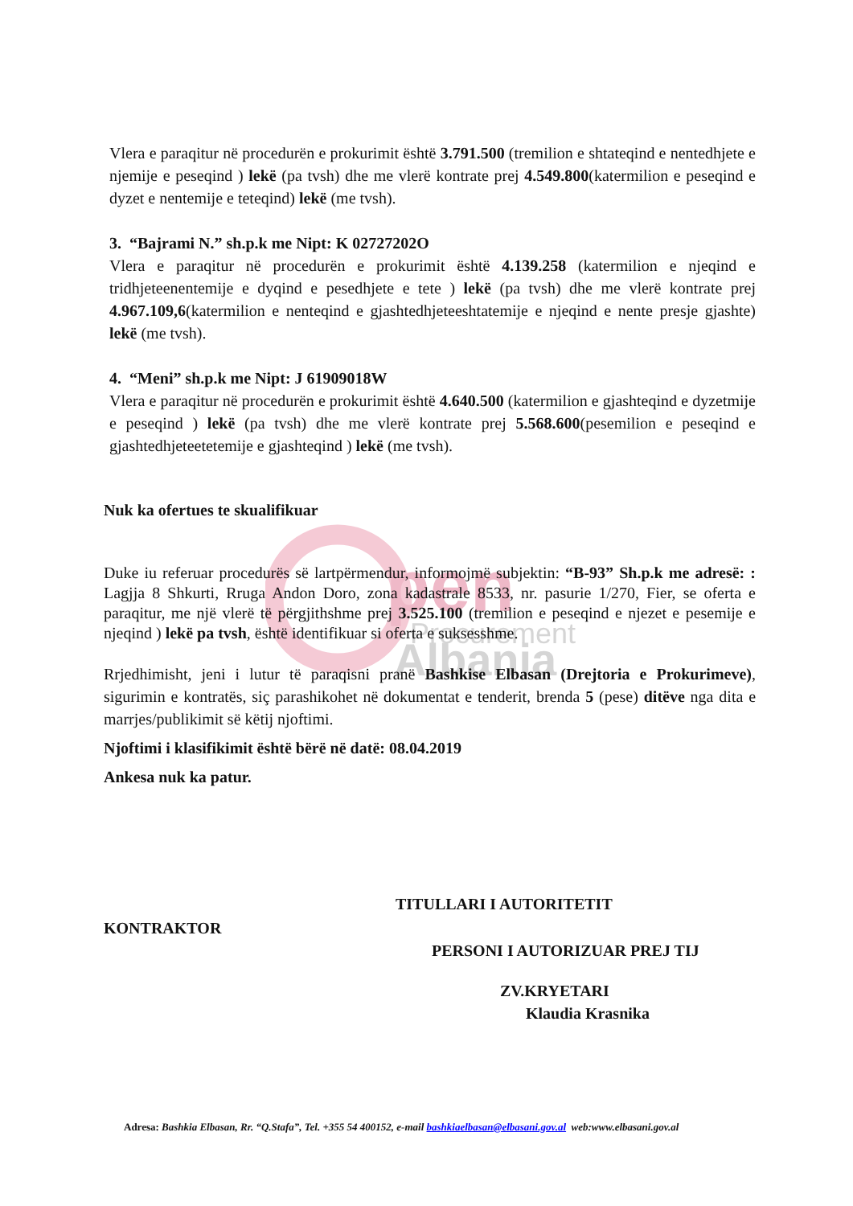pen
Procurement
Albania
Vlera e paraqitur në procedurën e prokurimit është 3.791.500 (tremilion e shtateqind e nentedhjete e njemije e peseqind ) lekë (pa tvsh) dhe me vlerë kontrate prej 4.549.800(katermilion e peseqind e dyzet e nentemije e teteqind) lekë (me tvsh).
3. “Bajrami N.” sh.p.k me Nipt: K 02727202O
Vlera e paraqitur në procedurën e prokurimit është 4.139.258 (katermilion e njeqind e tridhjeteenentemije e dyqind e pesedhjete e tete ) lekë (pa tvsh) dhe me vlerë kontrate prej 4.967.109,6(katermilion e nenteqind e gjashtedhjeteeshtatemije e njeqind e nente presje gjashte) lekë (me tvsh).
4. “Meni” sh.p.k me Nipt: J 61909018W
Vlera e paraqitur në procedurën e prokurimit është 4.640.500 (katermilion e gjashteqind e dyzetmije e peseqind ) lekë (pa tvsh) dhe me vlerë kontrate prej 5.568.600(pesemilion e peseqind e gjashtedhjeteetetemije e gjashteqind ) lekë (me tvsh).
Nuk ka ofertues te skualifikuar
Duke iu referuar procedurës së lartpërmendur, informojmë subjektin: “B-93” Sh.p.k me adresë: : Lagjja 8 Shkurti, Rruga Andon Doro, zona kadastrale 8533, nr. pasurie 1/270, Fier, se oferta e paraqitur, me një vlerë të përgjithshme prej 3.525.100 (tremilion e peseqind e njezet e pesemije e njeqind ) lekë pa tvsh, është identifikuar si oferta e suksesshme.
Rrjedhimisht, jeni i lutur të paraqisni pranë Bashkise Elbasan (Drejtoria e Prokurimeve), sigurimin e kontratës, siç parashikohet në dokumentat e tenderit, brenda 5 (pese) ditëve nga dita e marrjes/publikimit së këtij njoftimi.
Njoftimi i klasifikimit është bërë në datë: 08.04.2019
Ankesa nuk ka patur.
TITULLARI I AUTORITETIT
KONTRAKTOR
PERSONI I AUTORIZUAR PREJ TIJ
ZV.KRYETARI
Klaudia Krasnika
Adresa: Bashkia Elbasan, Rr. “Q.Stafa”, Tel. +355 54 400152, e-mail bashkiaelbasan@elbasani.gov.al web:www.elbasani.gov.al